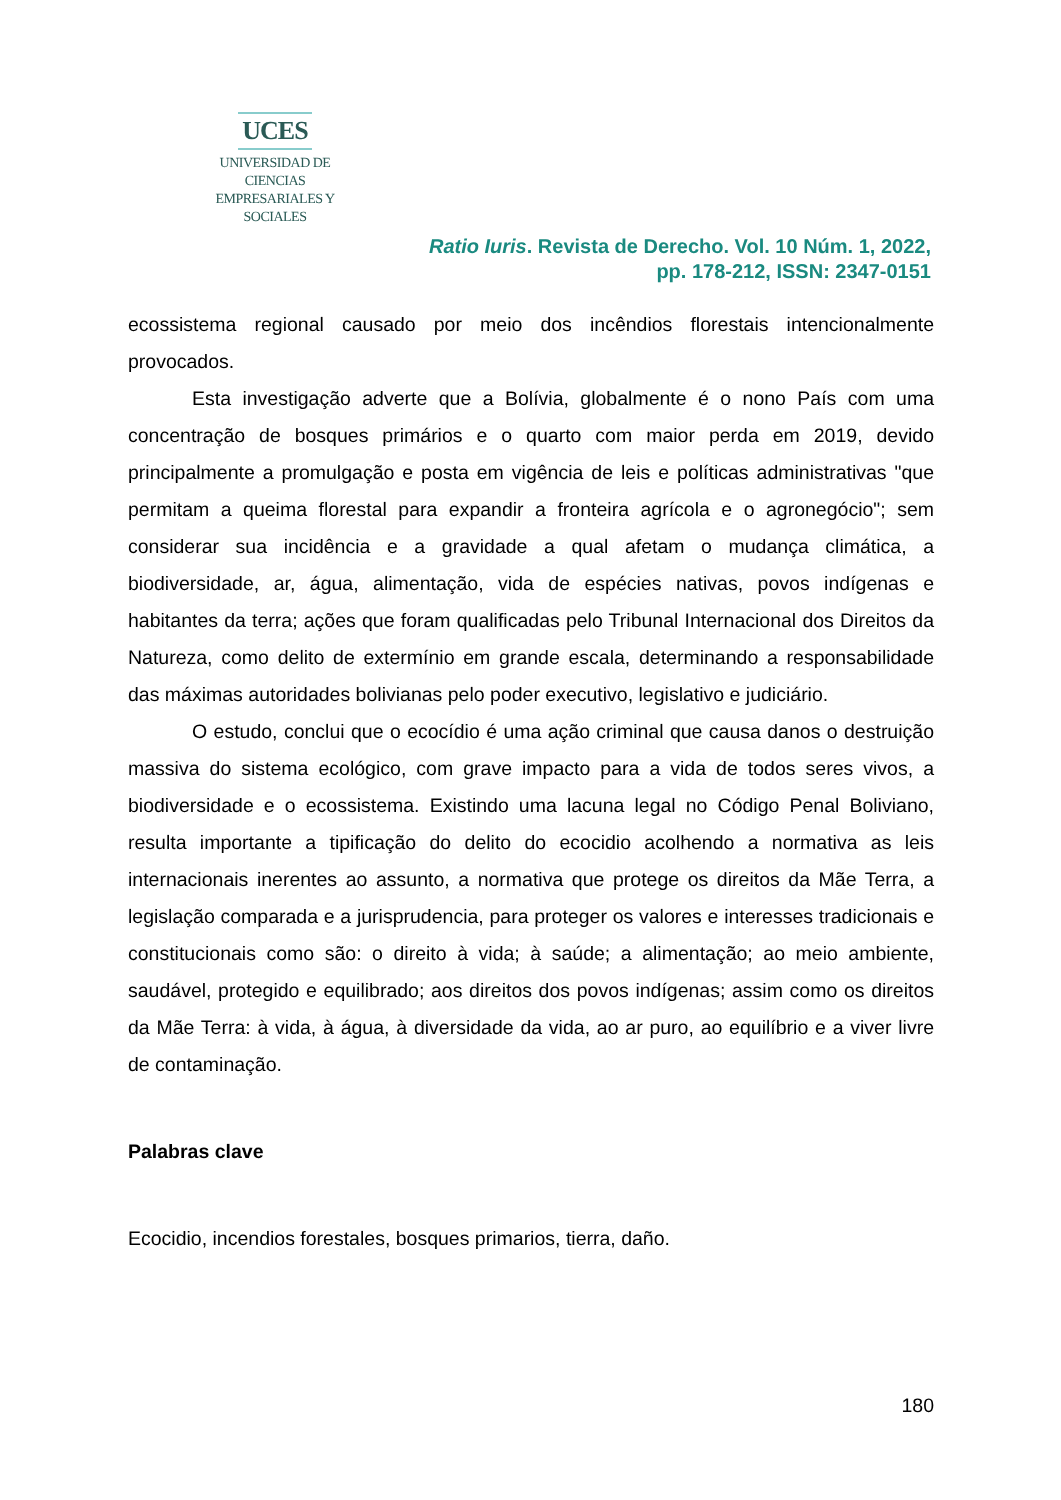UCES
UNIVERSIDAD DE CIENCIAS
EMPRESARIALES Y SOCIALES
Ratio Iuris. Revista de Derecho. Vol. 10 Núm. 1, 2022,
pp. 178-212, ISSN: 2347-0151
ecossistema regional causado por meio dos incêndios florestais intencionalmente provocados.
Esta investigação adverte que a Bolívia, globalmente é o nono País com uma concentração de bosques primários e o quarto com maior perda em 2019, devido principalmente a promulgação e posta em vigência de leis e políticas administrativas "que permitam a queima florestal para expandir a fronteira agrícola e o agronegócio"; sem considerar sua incidência e a gravidade a qual afetam o mudança climática, a biodiversidade, ar, água, alimentação, vida de espécies nativas, povos indígenas e habitantes da terra; ações que foram qualificadas pelo Tribunal Internacional dos Direitos da Natureza, como delito de extermínio em grande escala, determinando a responsabilidade das máximas autoridades bolivianas pelo poder executivo, legislativo e judiciário.
O estudo, conclui que o ecocídio é uma ação criminal que causa danos o destruição massiva do sistema ecológico, com grave impacto para a vida de todos seres vivos, a biodiversidade e o ecossistema. Existindo uma lacuna legal no Código Penal Boliviano, resulta importante a tipificação do delito do ecocidio acolhendo a normativa as leis internacionais inerentes ao assunto, a normativa que protege os direitos da Mãe Terra, a legislação comparada e a jurisprudencia, para proteger os valores e interesses tradicionais e constitucionais como são: o direito à vida; à saúde; a alimentação; ao meio ambiente, saudável, protegido e equilibrado; aos direitos dos povos indígenas; assim como os direitos da Mãe Terra: à vida, à água, à diversidade da vida, ao ar puro, ao equilíbrio e a viver livre de contaminação.
Palabras clave
Ecocidio, incendios forestales, bosques primarios, tierra, daño.
180